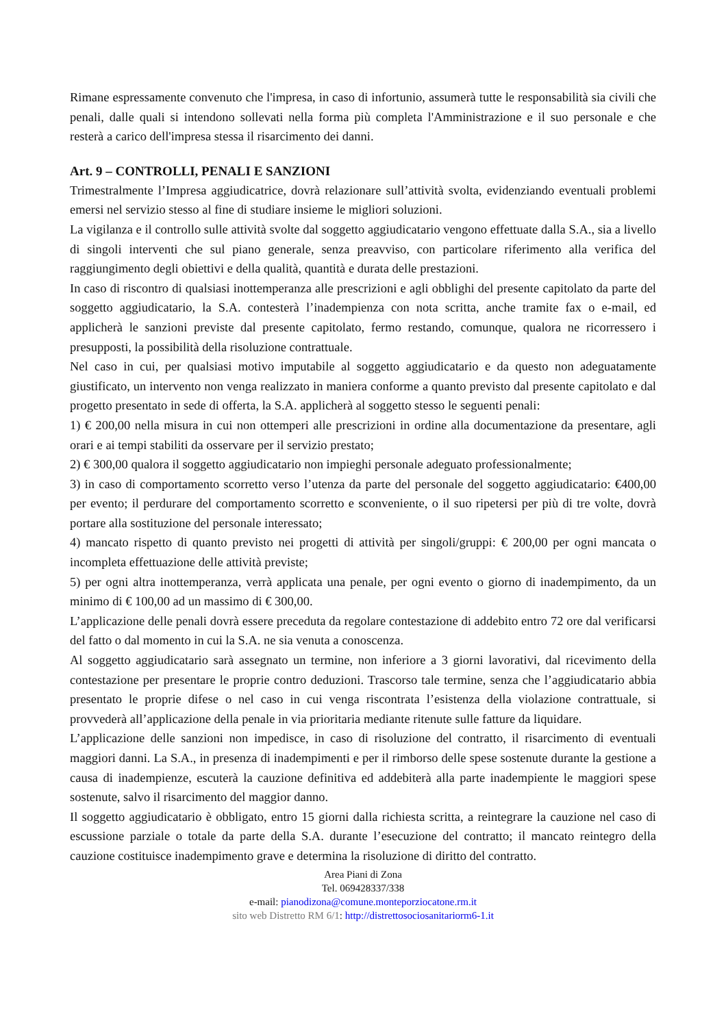Rimane espressamente convenuto che l'impresa, in caso di infortunio, assumerà tutte le responsabilità sia civili che penali, dalle quali si intendono sollevati nella forma più completa l'Amministrazione e il suo personale e che resterà a carico dell'impresa stessa il risarcimento dei danni.
Art. 9 – CONTROLLI, PENALI E SANZIONI
Trimestralmente l’Impresa aggiudicatrice, dovrà relazionare sull’attività svolta, evidenziando eventuali problemi emersi nel servizio stesso al fine di studiare insieme le migliori soluzioni.
La vigilanza e il controllo sulle attività svolte dal soggetto aggiudicatario vengono effettuate dalla S.A., sia a livello di singoli interventi che sul piano generale, senza preavviso, con particolare riferimento alla verifica del raggiungimento degli obiettivi e della qualità, quantità e durata delle prestazioni.
In caso di riscontro di qualsiasi inottemperanza alle prescrizioni e agli obblighi del presente capitolato da parte del soggetto aggiudicatario, la S.A. contesterà l’inadempienza con nota scritta, anche tramite fax o e-mail, ed applicherà le sanzioni previste dal presente capitolato, fermo restando, comunque, qualora ne ricorressero i presupposti, la possibilità della risoluzione contrattuale.
Nel caso in cui, per qualsiasi motivo imputabile al soggetto aggiudicatario e da questo non adeguatamente giustificato, un intervento non venga realizzato in maniera conforme a quanto previsto dal presente capitolato e dal progetto presentato in sede di offerta, la S.A. applicherà al soggetto stesso le seguenti penali:
1) € 200,00 nella misura in cui non ottemperi alle prescrizioni in ordine alla documentazione da presentare, agli orari e ai tempi stabiliti da osservare per il servizio prestato;
2) € 300,00 qualora il soggetto aggiudicatario non impieghi personale adeguato professionalmente;
3) in caso di comportamento scorretto verso l’utenza da parte del personale del soggetto aggiudicatario: €400,00 per evento; il perdurare del comportamento scorretto e sconveniente, o il suo ripetersi per più di tre volte, dovrà portare alla sostituzione del personale interessato;
4) mancato rispetto di quanto previsto nei progetti di attività per singoli/gruppi: € 200,00 per ogni mancata o incompleta effettuazione delle attività previste;
5) per ogni altra inottemperanza, verrà applicata una penale, per ogni evento o giorno di inadempimento, da un minimo di € 100,00 ad un massimo di € 300,00.
L’applicazione delle penali dovrà essere preceduta da regolare contestazione di addebito entro 72 ore dal verificarsi del fatto o dal momento in cui la S.A. ne sia venuta a conoscenza.
Al soggetto aggiudicatario sarà assegnato un termine, non inferiore a 3 giorni lavorativi, dal ricevimento della contestazione per presentare le proprie contro deduzioni. Trascorso tale termine, senza che l’aggiudicatario abbia presentato le proprie difese o nel caso in cui venga riscontrata l’esistenza della violazione contrattuale, si provvederà all’applicazione della penale in via prioritaria mediante ritenute sulle fatture da liquidare.
L’applicazione delle sanzioni non impedisce, in caso di risoluzione del contratto, il risarcimento di eventuali maggiori danni. La S.A., in presenza di inadempimenti e per il rimborso delle spese sostenute durante la gestione a causa di inadempienze, escuterà la cauzione definitiva ed addebiterà alla parte inadempiente le maggiori spese sostenute, salvo il risarcimento del maggior danno.
Il soggetto aggiudicatario è obbligato, entro 15 giorni dalla richiesta scritta, a reintegrare la cauzione nel caso di escussione parziale o totale da parte della S.A. durante l’esecuzione del contratto; il mancato reintegro della cauzione costituisce inadempimento grave e determina la risoluzione di diritto del contratto.
Area Piani di Zona
Tel. 069428337/338
e-mail: pianodizona@comune.monteporziocatone.rm.it
sito web Distretto RM 6/1: http://distrettosociosanitariorm6-1.it